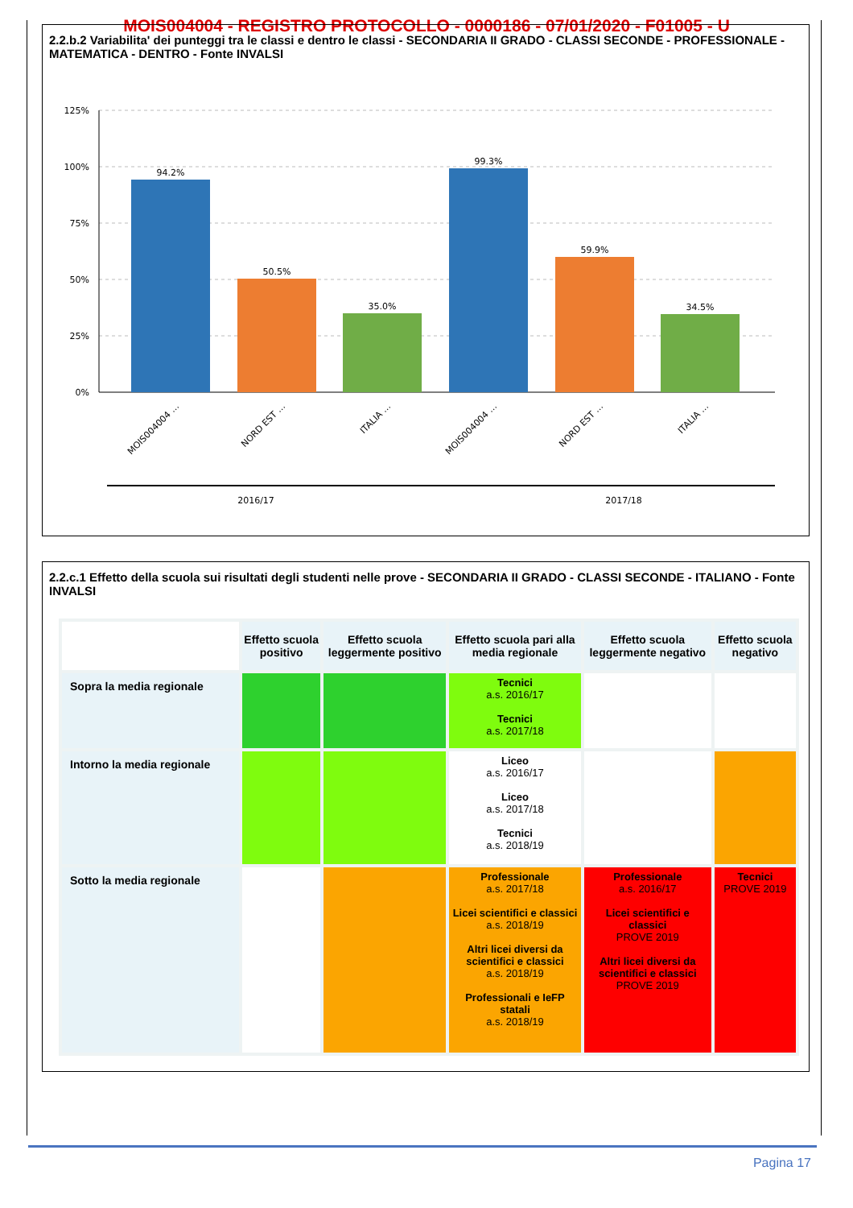MOIS004004 - REGISTRO PROTOCOLLO - 0000186 - 07/01/2020 - F01005 - U
2.2.b.2 Variabilita' dei punteggi tra le classi e dentro le classi - SECONDARIA II GRADO - CLASSI SECONDE - PROFESSIONALE - MATEMATICA - DENTRO - Fonte INVALSI
125%
100%
75%
50%
25%
0%
94.2%
50.5%
35.0%
99.3%
59.9%
34.5%
MOIS004004 …
NORD EST …
ITALIA …
MOIS004004 …
NORD EST …
ITALIA …
2016/17
2017/18
2.2.c.1 Effetto della scuola sui risultati degli studenti nelle prove - SECONDARIA II GRADO - CLASSI SECONDE - ITALIANO - Fonte INVALSI
| | Effetto scuola positivo | Effetto scuola leggermente positivo | Effetto scuola pari alla media regionale | Effetto scuola leggermente negativo | Effetto scuola negativo |
| --- | --- | --- | --- | --- | --- |
| Sopra la media regionale | | | Tecnici a.s. 2016/17 Tecnici a.s. 2017/18 | | |
| Intorno la media regionale | | | Liceo a.s. 2016/17 Liceo a.s. 2017/18 Tecnici a.s. 2018/19 | | |
| Sotto la media regionale | | | Professionale a.s. 2017/18 Licei scientifici e classici a.s. 2018/19 Altri licei diversi da scientifici e classici a.s. 2018/19 Professionali e IeFP statali a.s. 2018/19 | Professionale a.s. 2016/17 Licei scientifici e classici PROVE 2019 Altri licei diversi da scientifici e classici PROVE 2019 | Tecnici PROVE 2019 |
Pagina 17